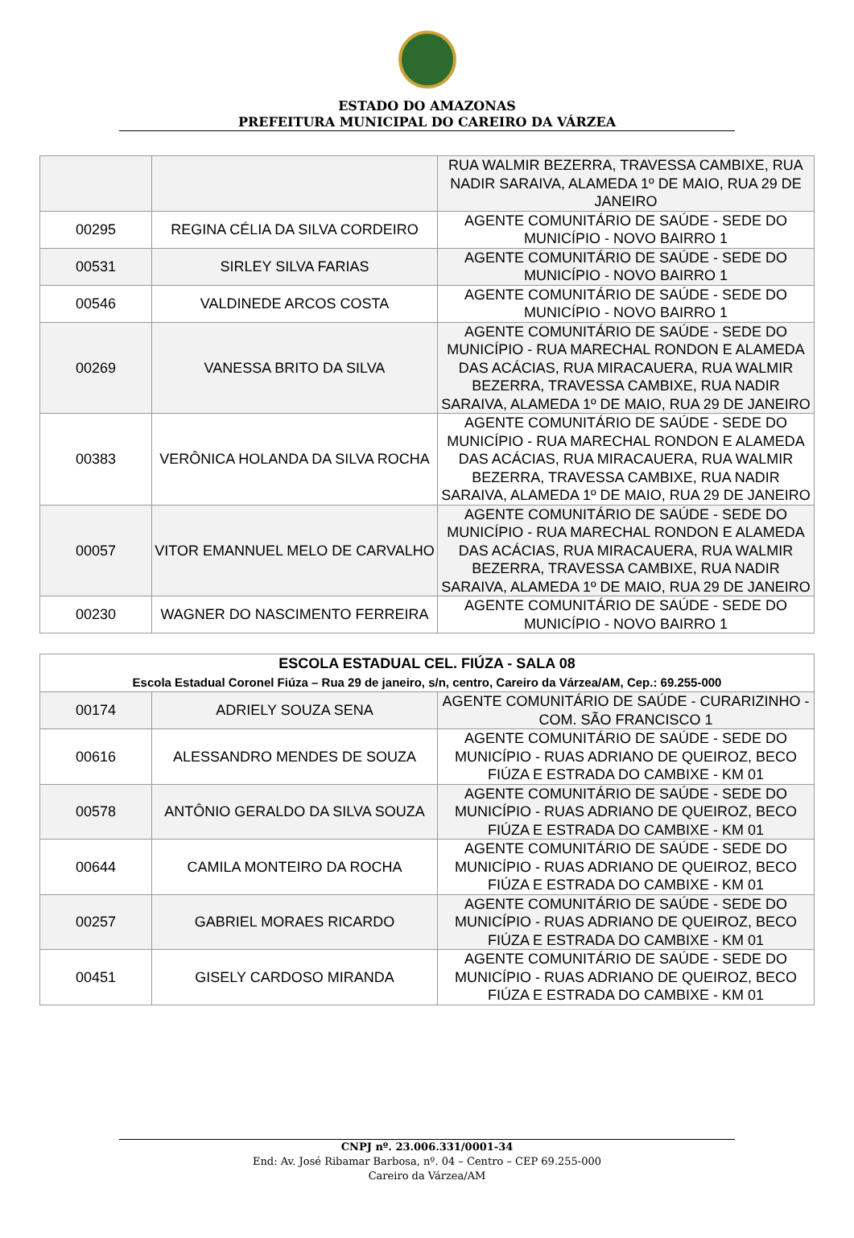ESTADO DO AMAZONAS
PREFEITURA MUNICIPAL DO CAREIRO DA VÁRZEA
| | | RUA WALMIR BEZERRA, TRAVESSA CAMBIXE, RUA NADIR SARAIVA, ALAMEDA 1º DE MAIO, RUA 29 DE JANEIRO |
| 00295 | REGINA CÉLIA DA SILVA CORDEIRO | AGENTE COMUNITÁRIO DE SAÚDE - SEDE DO MUNICÍPIO - NOVO BAIRRO 1 |
| 00531 | SIRLEY SILVA FARIAS | AGENTE COMUNITÁRIO DE SAÚDE - SEDE DO MUNICÍPIO - NOVO BAIRRO 1 |
| 00546 | VALDINEDE ARCOS COSTA | AGENTE COMUNITÁRIO DE SAÚDE - SEDE DO MUNICÍPIO - NOVO BAIRRO 1 |
| 00269 | VANESSA BRITO DA SILVA | AGENTE COMUNITÁRIO DE SAÚDE - SEDE DO MUNICÍPIO - RUA MARECHAL RONDON E ALAMEDA DAS ACÁCIAS, RUA MIRACAUERA, RUA WALMIR BEZERRA, TRAVESSA CAMBIXE, RUA NADIR SARAIVA, ALAMEDA 1º DE MAIO, RUA 29 DE JANEIRO |
| 00383 | VERÔNICA HOLANDA DA SILVA ROCHA | AGENTE COMUNITÁRIO DE SAÚDE - SEDE DO MUNICÍPIO - RUA MARECHAL RONDON E ALAMEDA DAS ACÁCIAS, RUA MIRACAUERA, RUA WALMIR BEZERRA, TRAVESSA CAMBIXE, RUA NADIR SARAIVA, ALAMEDA 1º DE MAIO, RUA 29 DE JANEIRO |
| 00057 | VITOR EMANNUEL MELO DE CARVALHO | AGENTE COMUNITÁRIO DE SAÚDE - SEDE DO MUNICÍPIO - RUA MARECHAL RONDON E ALAMEDA DAS ACÁCIAS, RUA MIRACAUERA, RUA WALMIR BEZERRA, TRAVESSA CAMBIXE, RUA NADIR SARAIVA, ALAMEDA 1º DE MAIO, RUA 29 DE JANEIRO |
| 00230 | WAGNER DO NASCIMENTO FERREIRA | AGENTE COMUNITÁRIO DE SAÚDE - SEDE DO MUNICÍPIO - NOVO BAIRRO 1 |
| ESCOLA ESTADUAL CEL. FIÚZA - SALA 08 Escola Estadual Coronel Fiúza – Rua 29 de janeiro, s/n, centro, Careiro da Várzea/AM, Cep.: 69.255-000 | | |
| --- | --- | --- |
| 00174 | ADRIELY SOUZA SENA | AGENTE COMUNITÁRIO DE SAÚDE - CURARIZINHO - COM. SÃO FRANCISCO 1 |
| 00616 | ALESSANDRO MENDES DE SOUZA | AGENTE COMUNITÁRIO DE SAÚDE - SEDE DO MUNICÍPIO - RUAS ADRIANO DE QUEIROZ, BECO FIÚZA E ESTRADA DO CAMBIXE - KM 01 |
| 00578 | ANTÔNIO GERALDO DA SILVA SOUZA | AGENTE COMUNITÁRIO DE SAÚDE - SEDE DO MUNICÍPIO - RUAS ADRIANO DE QUEIROZ, BECO FIÚZA E ESTRADA DO CAMBIXE - KM 01 |
| 00644 | CAMILA MONTEIRO DA ROCHA | AGENTE COMUNITÁRIO DE SAÚDE - SEDE DO MUNICÍPIO - RUAS ADRIANO DE QUEIROZ, BECO FIÚZA E ESTRADA DO CAMBIXE - KM 01 |
| 00257 | GABRIEL MORAES RICARDO | AGENTE COMUNITÁRIO DE SAÚDE - SEDE DO MUNICÍPIO - RUAS ADRIANO DE QUEIROZ, BECO FIÚZA E ESTRADA DO CAMBIXE - KM 01 |
| 00451 | GISELY CARDOSO MIRANDA | AGENTE COMUNITÁRIO DE SAÚDE - SEDE DO MUNICÍPIO - RUAS ADRIANO DE QUEIROZ, BECO FIÚZA E ESTRADA DO CAMBIXE - KM 01 |
CNPJ nº. 23.006.331/0001-34
End: Av. José Ribamar Barbosa, nº. 04 – Centro – CEP 69.255-000
Careiro da Várzea/AM